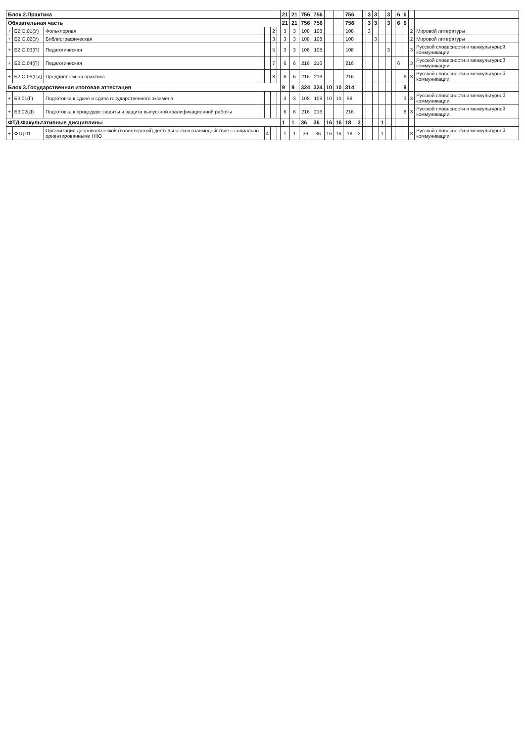| Блок 2.Практика | | | | | | | 21 | 21 | 756 | 756 | | | 756 | | | 3 | 3 | | 3 | | 6 | 6 | | |
| Обязательная часть | | | | | | | 21 | 21 | 756 | 756 | | | 756 | | | 3 | 3 | | 3 | | 6 | 6 | | |
| + | Б2.О.01(У) | Фольклорная | | | 2 | | 3 | 3 | 108 | 108 | | | 108 | | | 3 | | | | | | | 2 | Мировой литературы |
| + | Б2.О.02(У) | Библиографическая | | | 3 | | 3 | 3 | 108 | 108 | | | 108 | | | | 3 | | | | | | 2 | Мировой литературы |
| + | Б2.О.03(П) | Педагогическая | | | 5 | | 3 | 3 | 108 | 108 | | | 108 | | | | | | 3 | | | | 3 | Русской словесности и межкультурной коммуникации |
| + | Б2.О.04(П) | Педагогическая | | | 7 | | 6 | 6 | 216 | 216 | | | 216 | | | | | | | | 6 | | 3 | Русской словесности и межкультурной коммуникации |
| + | Б2.О.05(Пд) | Преддипломная практика | | | 8 | | 6 | 6 | 216 | 216 | | | 216 | | | | | | | | | 6 | 3 | Русской словесности и межкультурной коммуникации |
| Блок 3.Государственная итоговая аттестация | | | | | | | 9 | 9 | 324 | 324 | 10 | 10 | 314 | | | | | | | | | 9 | | |
| + | Б3.01(Г) | Подготовка к сдаче и сдача государственного экзамена | | | | | 3 | 3 | 108 | 108 | 10 | 10 | 98 | | | | | | | | | 3 | 3 | Русской словесности и межкультурной коммуникации |
| + | Б3.02(Д) | Подготовка к процедуре защиты и защита выпускной квалификационной работы | | | | | 6 | 6 | 216 | 216 | | | 216 | | | | | | | | | 6 | 3 | Русской словесности и межкультурной коммуникации |
| ФТД.Факультативные дисциплины | | | | | | | 1 | 1 | 36 | 36 | 16 | 16 | 18 | 2 | | | | 1 | | | | | | |
| + | ФТД.01 | Организация добровольческой (волонтерской) деятельности и взаимодействие с социально ориентированными НКО | | 4 | | | 1 | 1 | 36 | 36 | 16 | 16 | 18 | 2 | | | | 1 | | | | | 3 | Русской словесности и межкультурной коммуникации |